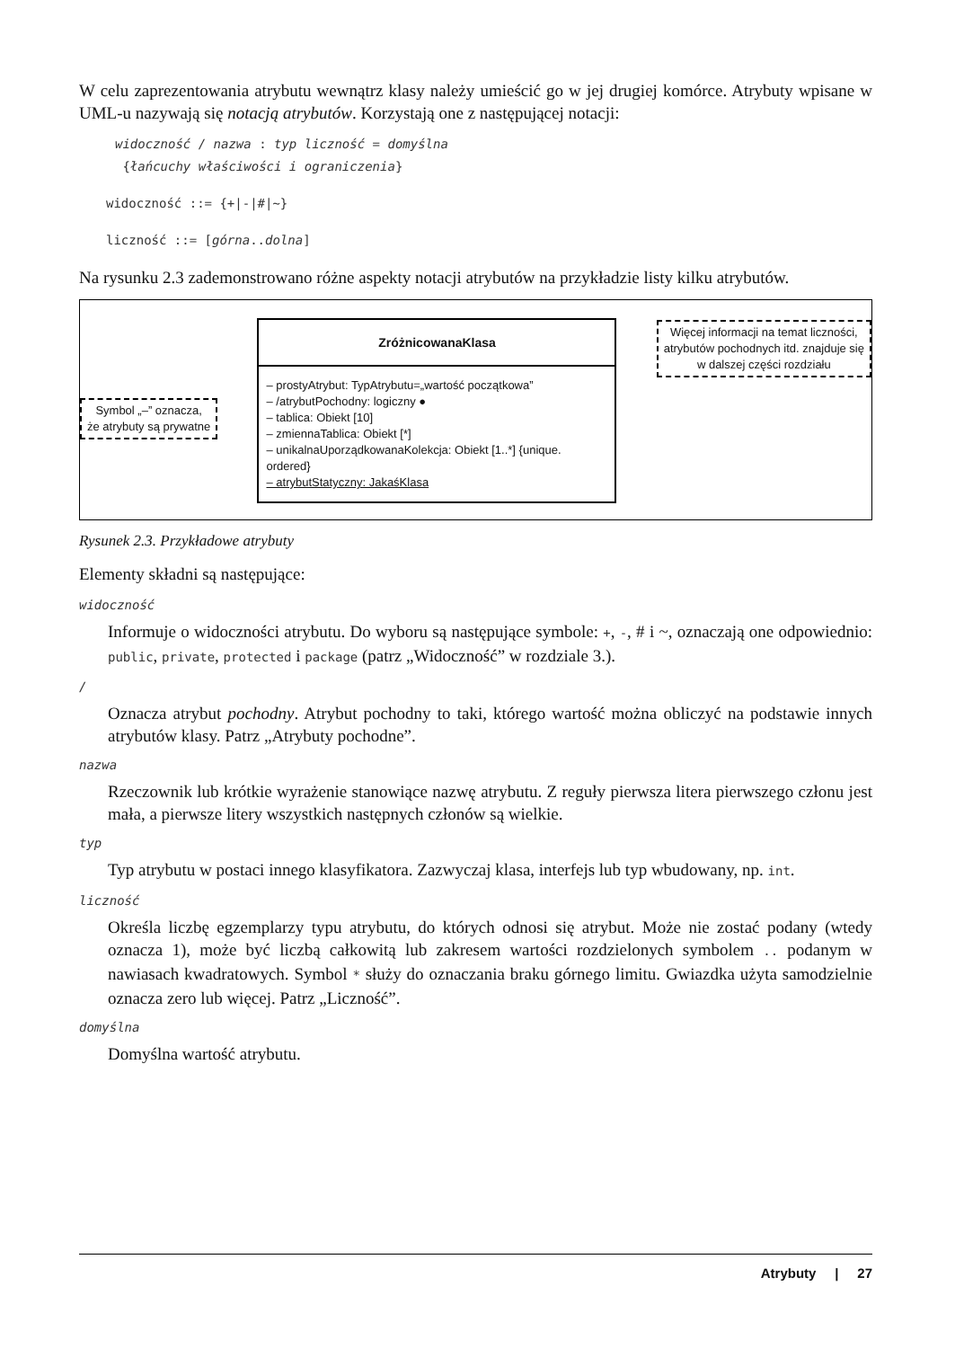W celu zaprezentowania atrybutu wewnątrz klasy należy umieścić go w jej drugiej komórce. Atrybuty wpisane w UML-u nazywają się notacją atrybutów. Korzystają one z następującej notacji:
widoczność / nazwa : typ liczność = domyślna
{łańcuchy właściwości i ograniczenia}
widoczność ::= {+|-|#|~}
liczność ::= [górna..dolna]
Na rysunku 2.3 zademonstrowano różne aspekty notacji atrybutów na przykładzie listy kilku atrybutów.
Symbol „–” oznacza,
że atrybuty są prywatne
ZróżnicowanaKlasa
– prostyAtrybut: TypAtrybutu=„wartość początkowa”
– /atrybutPochodny: logiczny ●
– tablica: Obiekt [10]
– zmiennaTablica: Obiekt [*]
– unikalnaUporządkowanaKolekcja: Obiekt [1..*] {unique. ordered}
– atrybutStatyczny: JakaśKlasa
Więcej informacji na temat liczności,
atrybutów pochodnych itd. znajduje się
w dalszej części rozdziału
Rysunek 2.3. Przykładowe atrybuty
Elementy składni są następujące:
widoczność
Informuje o widoczności atrybutu. Do wyboru są następujące symbole: +, -, # i ~, oznaczają one odpowiednio: public, private, protected i package (patrz „Widoczność” w rozdziale 3.).
/
Oznacza atrybut pochodny. Atrybut pochodny to taki, którego wartość można obliczyć na podstawie innych atrybutów klasy. Patrz „Atrybuty pochodne”.
nazwa
Rzeczownik lub krótkie wyrażenie stanowiące nazwę atrybutu. Z reguły pierwsza litera pierwszego członu jest mała, a pierwsze litery wszystkich następnych członów są wielkie.
typ
Typ atrybutu w postaci innego klasyfikatora. Zazwyczaj klasa, interfejs lub typ wbudowany, np. int.
liczność
Określa liczbę egzemplarzy typu atrybutu, do których odnosi się atrybut. Może nie zostać podany (wtedy oznacza 1), może być liczbą całkowitą lub zakresem wartości rozdzielonych symbolem .. podanym w nawiasach kwadratowych. Symbol * służy do oznaczania braku górnego limitu. Gwiazdka użyta samodzielnie oznacza zero lub więcej. Patrz „Liczność”.
domyślna
Domyślna wartość atrybutu.
Atrybuty | 27